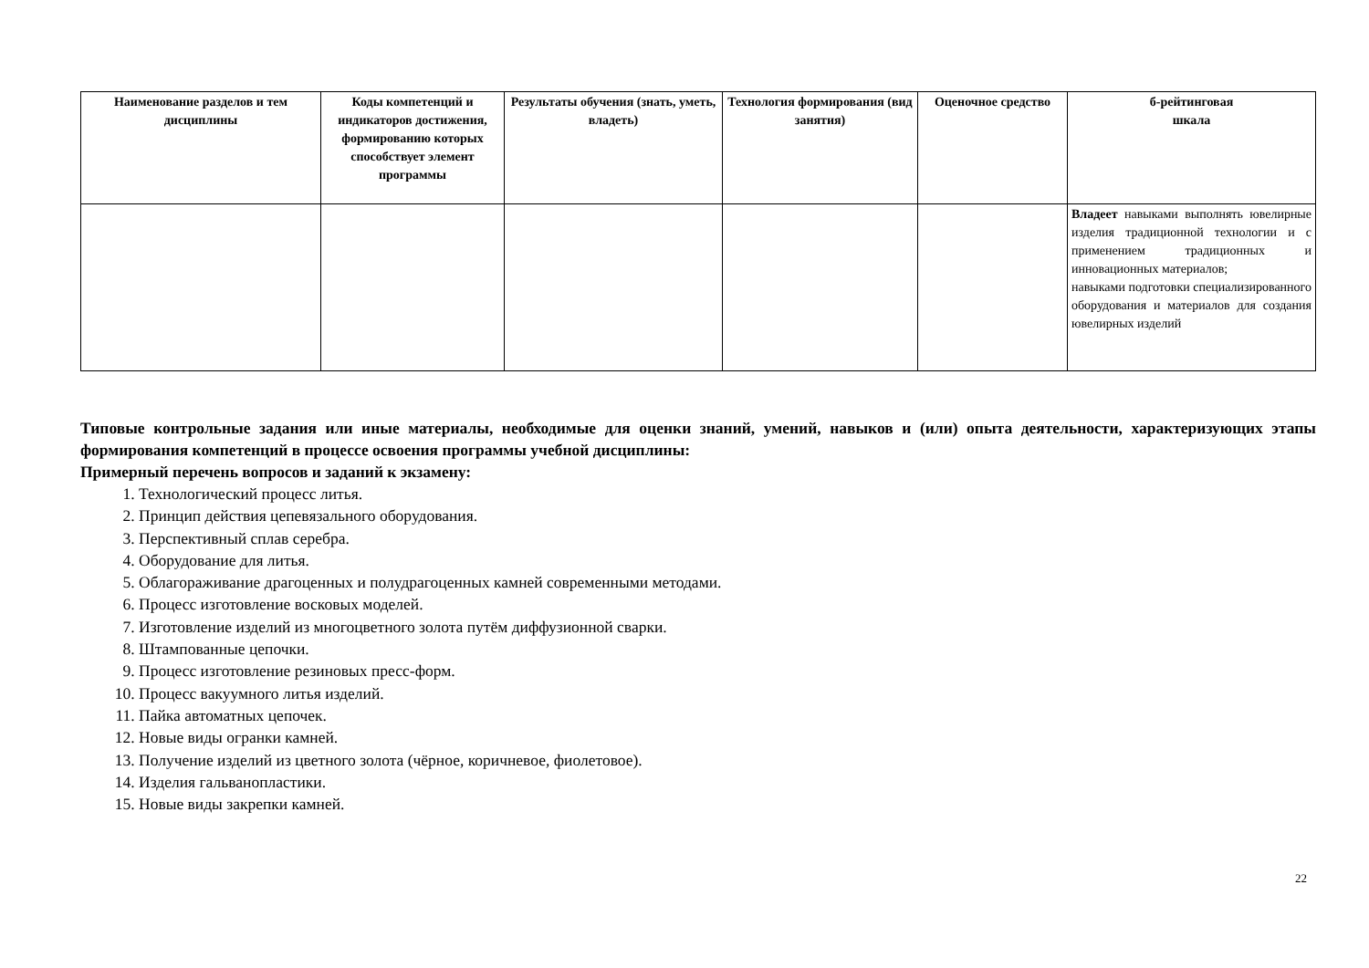| Наименование разделов и тем дисциплины | Коды компетенций и индикаторов достижения, формированию которых способствует элемент программы | Результаты обучения (знать, уметь, владеть) | Технология формирования (вид занятия) | Оценочное средство | б-рейтинговая шкала |
| --- | --- | --- | --- | --- | --- |
| | | | | | Владеет навыками выполнять ювелирные изделия традиционной технологии и с применением традиционных и инновационных материалов; навыками подготовки специализированного оборудования и материалов для создания ювелирных изделий |
Типовые контрольные задания или иные материалы, необходимые для оценки знаний, умений, навыков и (или) опыта деятельности, характеризующих этапы формирования компетенций в процессе освоения программы учебной дисциплины:
Примерный перечень вопросов и заданий к экзамену:
1. Технологический процесс литья.
2. Принцип действия цепевязального оборудования.
3. Перспективный сплав серебра.
4. Оборудование для литья.
5. Облагораживание драгоценных и полудрагоценных камней современными методами.
6. Процесс изготовление восковых моделей.
7. Изготовление изделий из многоцветного золота путём диффузионной сварки.
8. Штампованные цепочки.
9. Процесс изготовление резиновых пресс-форм.
10. Процесс вакуумного литья изделий.
11. Пайка автоматных цепочек.
12. Новые виды огранки камней.
13. Получение изделий из цветного золота (чёрное, коричневое, фиолетовое).
14. Изделия гальванопластики.
15. Новые виды закрепки камней.
22